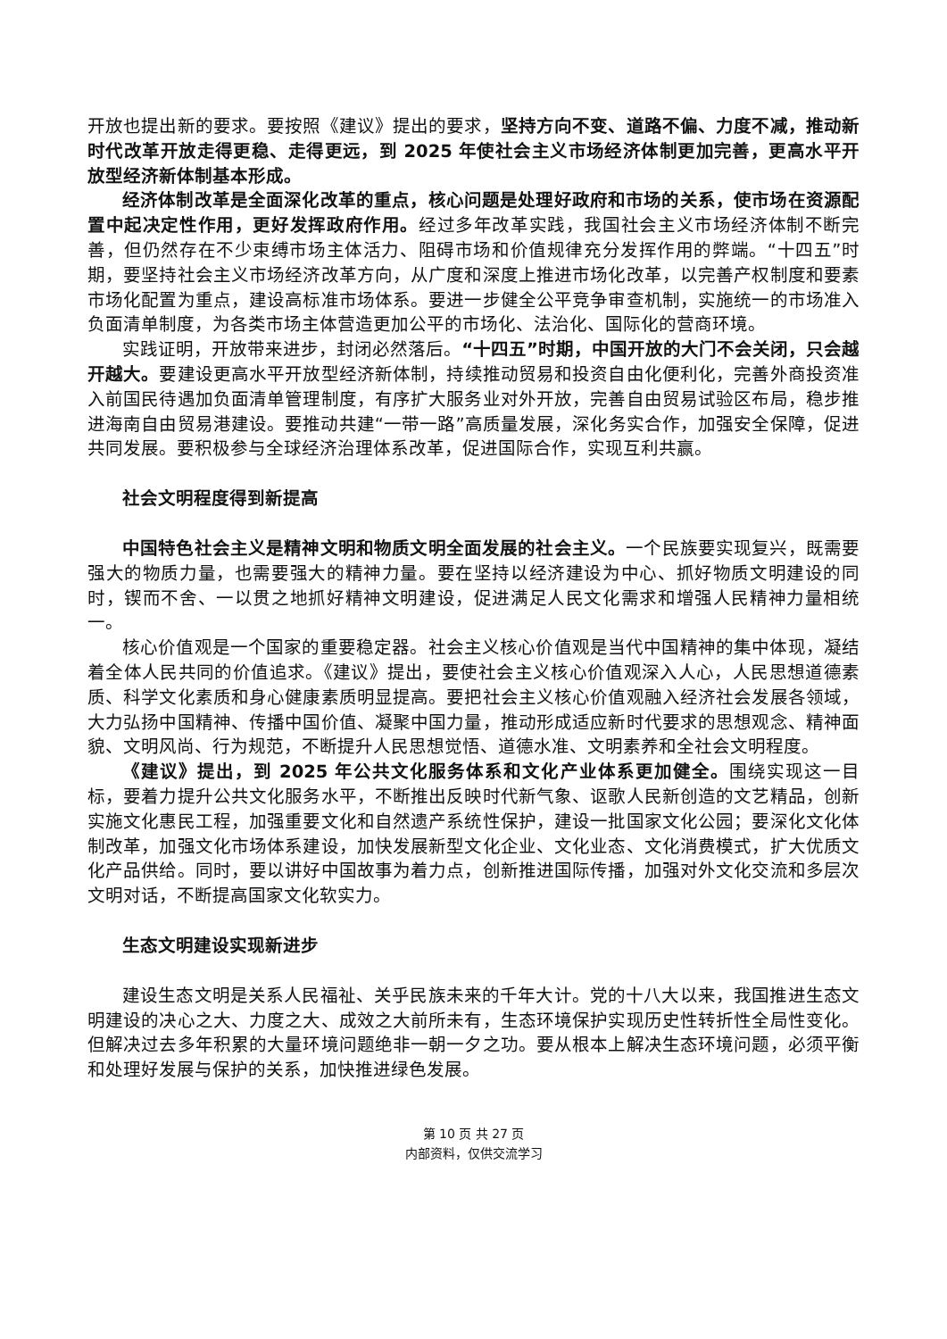开放也提出新的要求。要按照《建议》提出的要求，坚持方向不变、道路不偏、力度不减，推动新时代改革开放走得更稳、走得更远，到 2025 年使社会主义市场经济体制更加完善，更高水平开放型经济新体制基本形成。
经济体制改革是全面深化改革的重点，核心问题是处理好政府和市场的关系，使市场在资源配置中起决定性作用，更好发挥政府作用。经过多年改革实践，我国社会主义市场经济体制不断完善，但仍然存在不少束缚市场主体活力、阻碍市场和价值规律充分发挥作用的弊端。“十四五”时期，要坚持社会主义市场经济改革方向，从广度和深度上推进市场化改革，以完善产权制度和要素市场化配置为重点，建设高标准市场体系。要进一步健全公平竞争审查机制，实施统一的市场准入负面清单制度，为各类市场主体营造更加公平的市场化、法治化、国际化的营商环境。
实践证明，开放带来进步，封闭必然落后。“十四五”时期，中国开放的大门不会关闭，只会越开越大。要建设更高水平开放型经济新体制，持续推动贸易和投资自由化便利化，完善外商投资准入前国民待遇加负面清单管理制度，有序扩大服务业对外开放，完善自由贸易试验区布局，稳步推进海南自由贸易港建设。要推动共建“一带一路”高质量发展，深化务实合作，加强安全保障，促进共同发展。要积极参与全球经济治理体系改革，促进国际合作，实现互利共赢。
社会文明程度得到新提高
中国特色社会主义是精神文明和物质文明全面发展的社会主义。一个民族要实现复兴，既需要强大的物质力量，也需要强大的精神力量。要在坚持以经济建设为中心、抓好物质文明建设的同时，锲而不舍、一以贯之地抓好精神文明建设，促进满足人民文化需求和增强人民精神力量相统一。
核心价值观是一个国家的重要稳定器。社会主义核心价值观是当代中国精神的集中体现，凝结着全体人民共同的价值追求。《建议》提出，要使社会主义核心价值观深入人心，人民思想道德素质、科学文化素质和身心健康素质明显提高。要把社会主义核心价值观融入经济社会发展各领域，大力弘扬中国精神、传播中国价值、凝聚中国力量，推动形成适应新时代要求的思想观念、精神面貌、文明风尚、行为规范，不断提升人民思想觉悟、道德水准、文明素养和全社会文明程度。
《建议》提出，到 2025 年公共文化服务体系和文化产业体系更加健全。围绕实现这一目标，要着力提升公共文化服务水平，不断推出反映时代新气象、讴歌人民新创造的文艺精品，创新实施文化惠民工程，加强重要文化和自然遗产系统性保护，建设一批国家文化公园；要深化文化体制改革，加强文化市场体系建设，加快发展新型文化企业、文化业态、文化消费模式，扩大优质文化产品供给。同时，要以讲好中国故事为着力点，创新推进国际传播，加强对外文化交流和多层次文明对话，不断提高国家文化软实力。
生态文明建设实现新进步
建设生态文明是关系人民福祉、关乎民族未来的千年大计。党的十八大以来，我国推进生态文明建设的决心之大、力度之大、成效之大前所未有，生态环境保护实现历史性转折性全局性变化。但解决过去多年积累的大量环境问题绝非一朝一夕之功。要从根本上解决生态环境问题，必须平衡和处理好发展与保护的关系，加快推进绿色发展。
第 10 页 共 27 页
内部资料，仅供交流学习